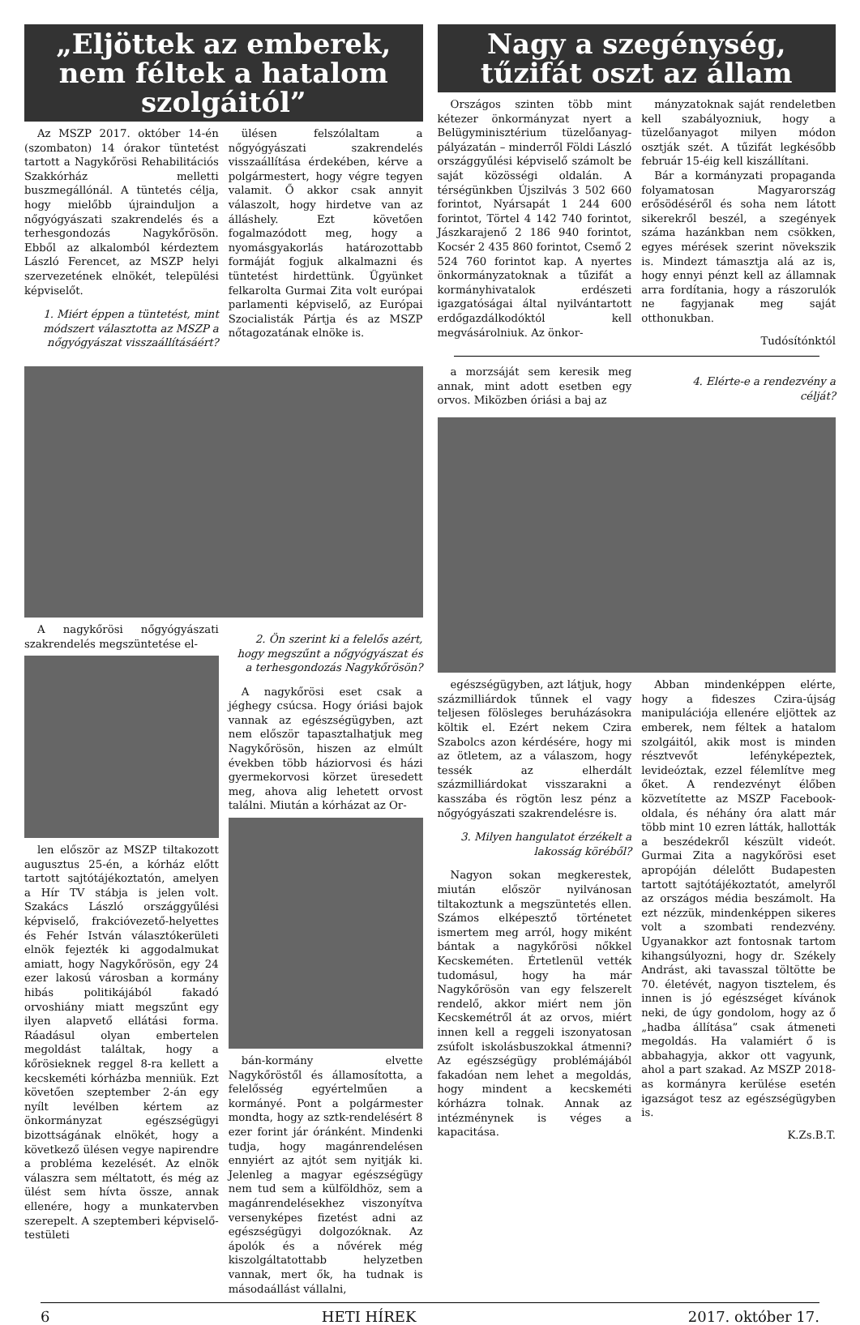„Eljöttek az emberek, nem féltek a hatalom szolgáitól”
Az MSZP 2017. október 14-én (szombaton) 14 órakor tüntetést tartott a Nagykőrösi Rehabilitációs Szakkórház melletti buszmegállónál. A tüntetés célja, hogy mielőbb újrainduljon a nőgyógyászati szakrendelés és a terhesgondozás Nagykőrösön. Ebből az alkalomból kérdeztem László Ferencet, az MSZP helyi szervezetének elnökét, települési képviselőt.
1. Miért éppen a tüntetést, mint módszert választotta az MSZP a nőgyógyászat visszaállításáért?
ülésen felszólaltam a nőgyógyászati szakrendelés visszaállítása érdekében, kérve a polgármestert, hogy végre tegyen valamit. Ő akkor csak annyit válaszolt, hogy hirdetve van az álláshely. Ezt követően fogalmazódott meg, hogy a nyomásgyakorlás határozottabb formáját fogjuk alkalmazni és tüntetést hirdettünk. Ügyünket felkarolta Gurmai Zita volt európai parlamenti képviselő, az Európai Szocialisták Pártja és az MSZP nőtagozatának elnöke is.
A nagykőrösi nőgyógyászati szakrendelés megszüntetése el-
len először az MSZP tiltakozott augusztus 25-én, a kórház előtt tartott sajtótájékoztatón, amelyen a Hír TV stábja is jelen volt. Szakács László országgyűlési képviselő, frakcióvezető-helyettes és Fehér István választókerületi elnök fejezték ki aggodalmukat amiatt, hogy Nagykőrösön, egy 24 ezer lakosú városban a kormány hibás politikájából fakadó orvoshiány miatt megszűnt egy ilyen alapvető ellátási forma. Ráadásul olyan embertelen megoldást találtak, hogy a kőrösieknek reggel 8-ra kellett a kecskeméti kórházba menniük. Ezt követően szeptember 2-án egy nyílt levélben kértem az önkormányzat egészségügyi bizottságának elnökét, hogy a következő ülésen vegye napirendre a probléma kezelését. Az elnök válaszra sem méltatott, és még az ülést sem hívta össze, annak ellenére, hogy a munkatervben szerepelt. A szeptemberi képviselő-testületi
2. Ön szerint ki a felelős azért, hogy megszűnt a nőgyógyászat és a terhesgondozás Nagykőrösön?
A nagykőrösi eset csak a jéghegy csúcsa. Hogy óriási bajok vannak az egészségügyben, azt nem először tapasztalhatjuk meg Nagykőrösön, hiszen az elmúlt években több háziorvosi és házi gyermekorvosi körzet üresedett meg, ahova alig lehetett orvost találni. Miután a kórházat az Or-
bán-kormány elvette Nagykőröstől és államosította, a felelősség egyértelműen a kormányé. Pont a polgármester mondta, hogy az sztk-rendelésért 8 ezer forint jár óránként. Mindenki tudja, hogy magánrendelésen ennyiért az ajtót sem nyitják ki. Jelenleg a magyar egészségügy nem tud sem a külföldhöz, sem a magánrendelésekhez viszonyítva versenyképes fizetést adni az egészségügyi dolgozóknak. Az ápolók és a nővérek még kiszolgáltatottabb helyzetben vannak, mert ők, ha tudnak is másodaállást vállalni,
Nagy a szegénység, tűzifát oszt az állam
Országos szinten több mint kétezer önkormányzat nyert a Belügyminisztérium tüzelőanyag-pályázatán – minderről Földi László országgyűlési képviselő számolt be saját közösségi oldalán. A térségünkben Újszilvás 3 502 660 forintot, Nyársapát 1 244 600 forintot, Törtel 4 142 740 forintot, Jászkarajenő 2 186 940 forintot, Kocsér 2 435 860 forintot, Csemő 2 524 760 forintot kap. A nyertes önkormányzatoknak a tűzifát a kormányhivatalok erdészeti igazgatóságai által nyilvántartott erdőgazdálkodóktól kell megvásárolniuk. Az önkor-
mányzatoknak saját rendeletben kell szabályozniuk, hogy a tüzelőanyagot milyen módon osztják szét. A tűzifát legkésőbb február 15-éig kell kiszállítani.
Bár a kormányzati propaganda folyamatosan Magyarország erősödéséről és soha nem látott sikerekről beszél, a szegények száma hazánkban nem csökken, egyes mérések szerint növekszik is. Mindezt támasztja alá az is, hogy ennyi pénzt kell az államnak arra fordítania, hogy a rászorulók ne fagyjanak meg saját otthonukban.
Tudósítónktól
a morzsáját sem keresik meg annak, mint adott esetben egy orvos. Miközben óriási a baj az
4. Elérte-e a rendezvény a célját?
egészségügyben, azt látjuk, hogy százmilliárdok tűnnek el vagy teljesen fölösleges beruházásokra költik el. Ezért nekem Czira Szabolcs azon kérdésére, hogy mi az ötletem, az a válaszom, hogy tessék az elherdált százmilliárdokat visszarakni a kasszába és rögtön lesz pénz a nőgyógyászati szakrendelésre is.
3. Milyen hangulatot érzékelt a lakosság köréből?
Nagyon sokan megkerestek, miután először nyilvánosan tiltakoztunk a megszüntetés ellen. Számos elképesztő történetet ismertem meg arról, hogy miként bántak a nagykőrösi nőkkel Kecskeméten. Értetlenül vették tudomásul, hogy ha már Nagykőrösön van egy felszerelt rendelő, akkor miért nem jön Kecskemétről át az orvos, miért innen kell a reggeli iszonyatosan zsúfolt iskolásbuszokkal átmenni? Az egészségügy problémájából fakadóan nem lehet a megoldás, hogy mindent a kecskeméti kórházra tolnak. Annak az intézménynek is véges a kapacitása.
Abban mindenképpen elérte, hogy a fideszes Czira-újság manipulációja ellenére eljöttek az emberek, nem féltek a hatalom szolgáitól, akik most is minden résztvevőt lefényképeztek, levideóztak, ezzel félemlítve meg őket. A rendezvényt élőben közvetítette az MSZP Facebook-oldala, és néhány óra alatt már több mint 10 ezren látták, hallották a beszédekről készült videót. Gurmai Zita a nagykőrösi eset apropóján délelőtt Budapesten tartott sajtótájékoztatót, amelyről az országos média beszámolt. Ha ezt nézzük, mindenképpen sikeres volt a szombati rendezvény. Ugyanakkor azt fontosnak tartom kihangsúlyozni, hogy dr. Székely Andrást, aki tavasszal töltötte be 70. életévét, nagyon tisztelem, és innen is jó egészséget kívánok neki, de úgy gondolom, hogy az ő „hadba állítása” csak átmeneti megoldás. Ha valamiért ő is abbahagyja, akkor ott vagyunk, ahol a part szakad. Az MSZP 2018-as kormányra kerülése esetén igazságot tesz az egészségügyben is.
K.Zs.B.T.
6 HETI HÍREK 2017. október 17.